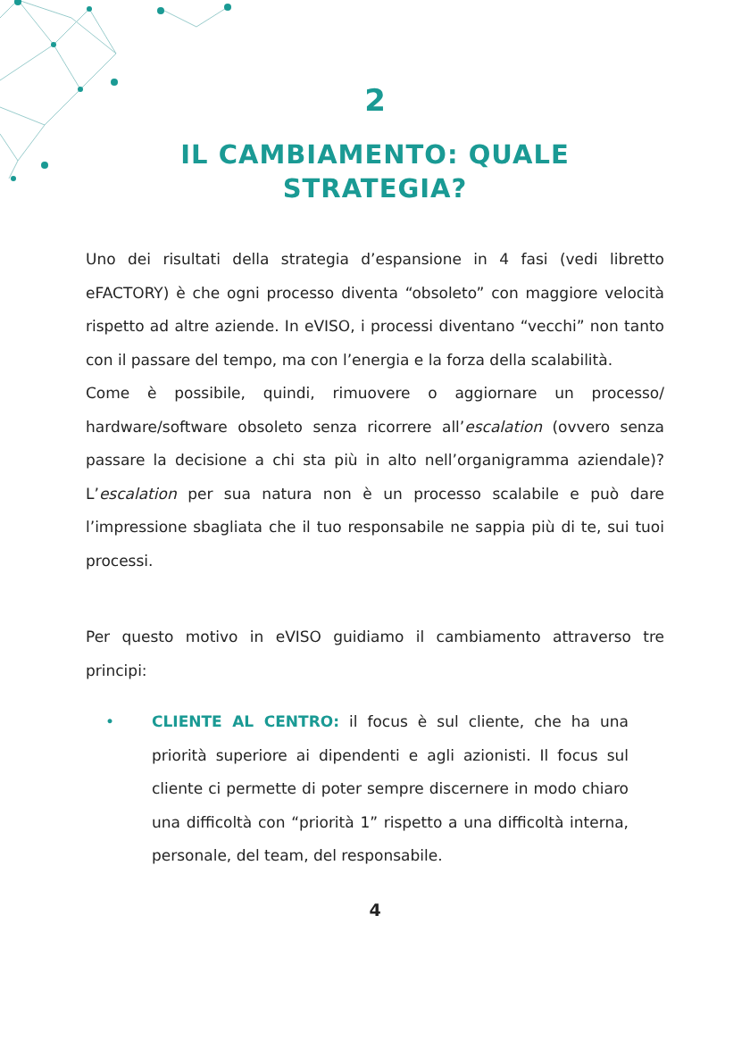2
IL CAMBIAMENTO: QUALE STRATEGIA?
Uno dei risultati della strategia d’espansione in 4 fasi (vedi libretto eFACTORY) è che ogni processo diventa “obsoleto” con maggiore velocità rispetto ad altre aziende. In eVISO, i processi diventano “vecchi” non tanto con il passare del tempo, ma con l’energia e la forza della scalabilità.
Come è possibile, quindi, rimuovere o aggiornare un processo/ hardware/software obsoleto senza ricorrere all’escalation (ovvero senza passare la decisione a chi sta più in alto nell’organigramma aziendale)? L’escalation per sua natura non è un processo scalabile e può dare l’impressione sbagliata che il tuo responsabile ne sappia più di te, sui tuoi processi.
Per questo motivo in eVISO guidiamo il cambiamento attraverso tre principi:
• CLIENTE AL CENTRO: il focus è sul cliente, che ha una priorità superiore ai dipendenti e agli azionisti. Il focus sul cliente ci permette di poter sempre discernere in modo chiaro una difficoltà con “priorità 1” rispetto a una difficoltà interna, personale, del team, del responsabile.
4